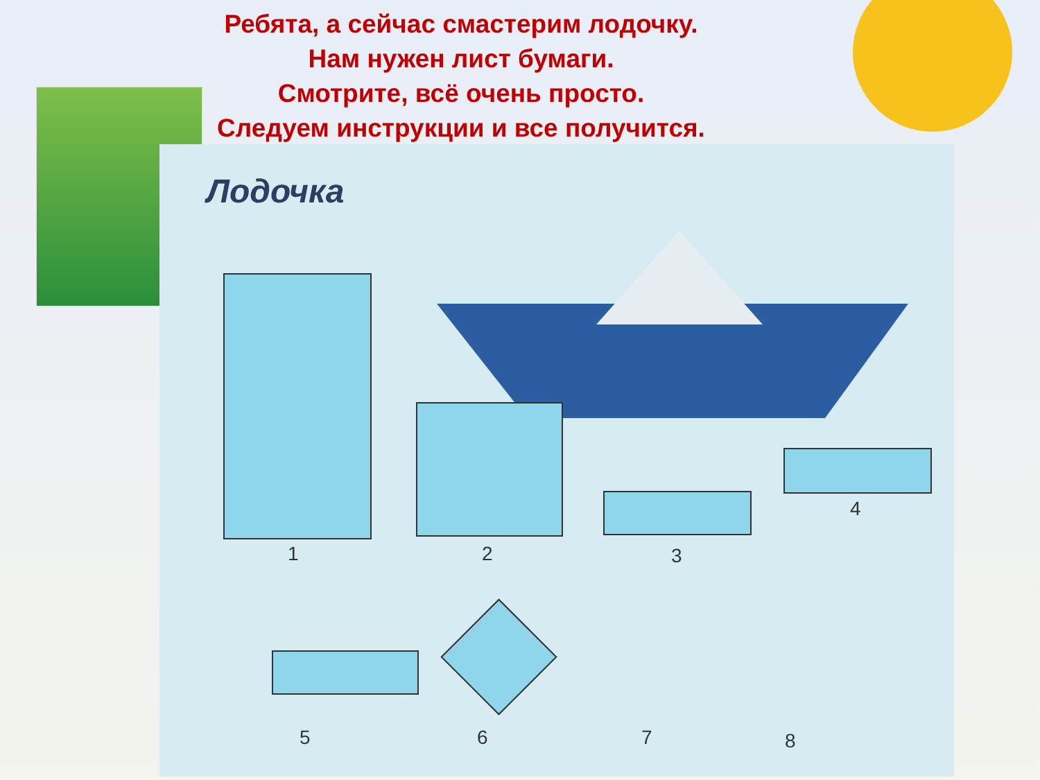Ребята, а сейчас смастерим лодочку.
Нам нужен лист бумаги.
Смотрите, всё очень просто.
Следуем инструкции и все получится.
Лодочка
1 2 3
4
5 6 7 8